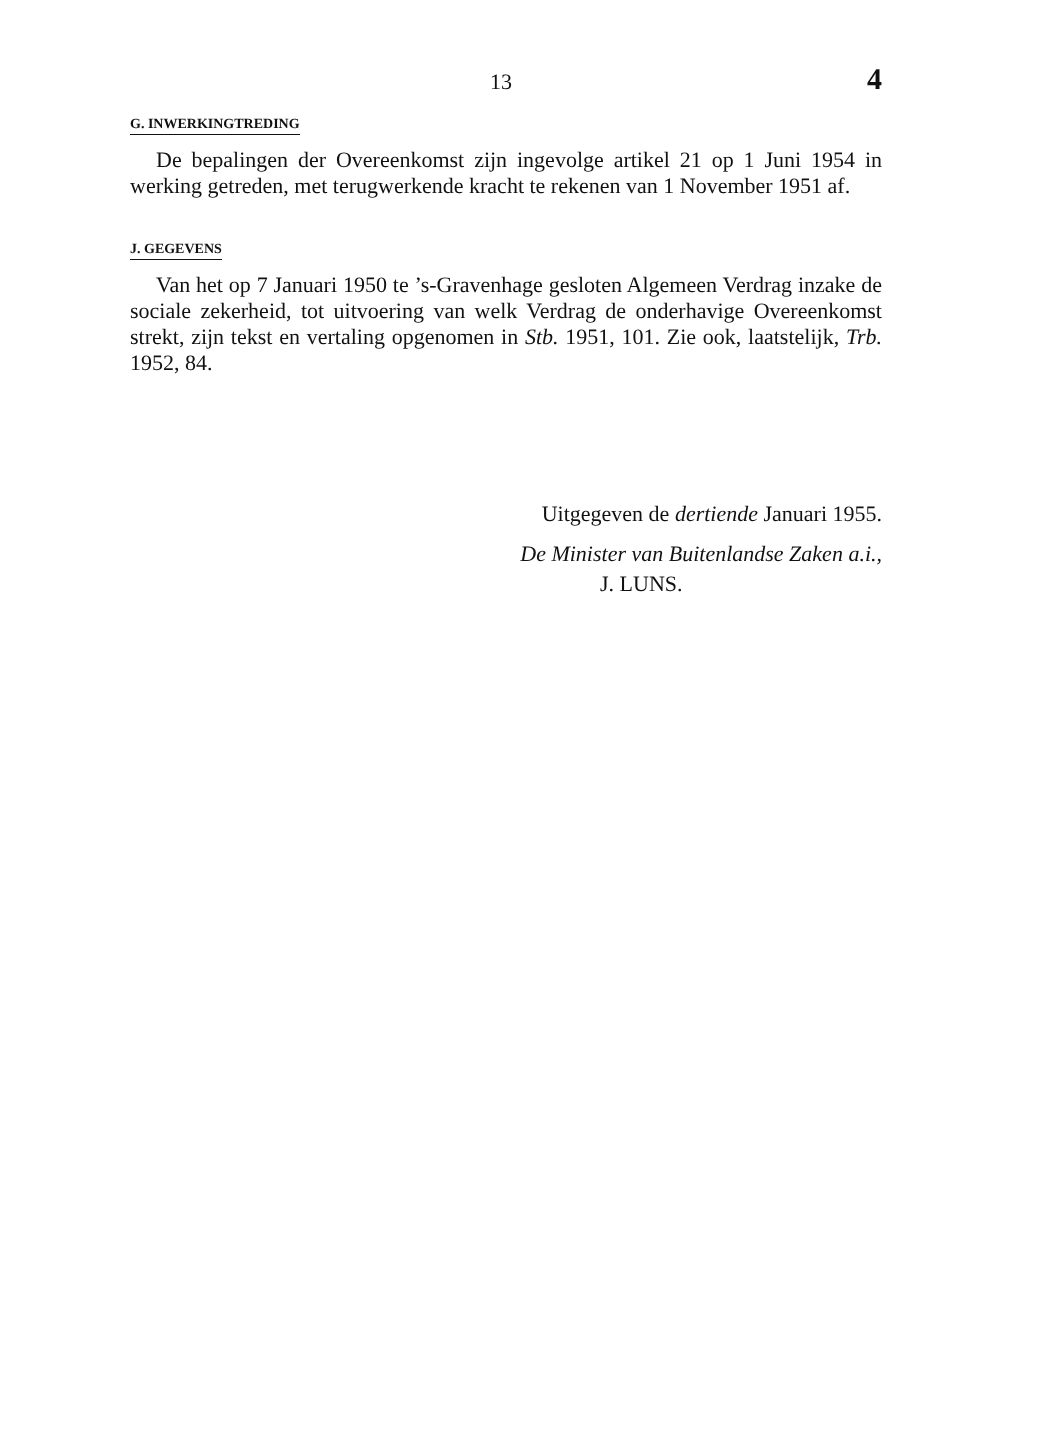13 4
G. INWERKINGTREDING
De bepalingen der Overeenkomst zijn ingevolge artikel 21 op 1 Juni 1954 in werking getreden, met terugwerkende kracht te rekenen van 1 November 1951 af.
J. GEGEVENS
Van het op 7 Januari 1950 te ’s-Gravenhage gesloten Algemeen Verdrag inzake de sociale zekerheid, tot uitvoering van welk Verdrag de onderhavige Overeenkomst strekt, zijn tekst en vertaling opgenomen in Stb. 1951, 101. Zie ook, laatstelijk, Trb. 1952, 84.
Uitgegeven de dertiende Januari 1955.
De Minister van Buitenlandse Zaken a.i.,
J. LUNS.